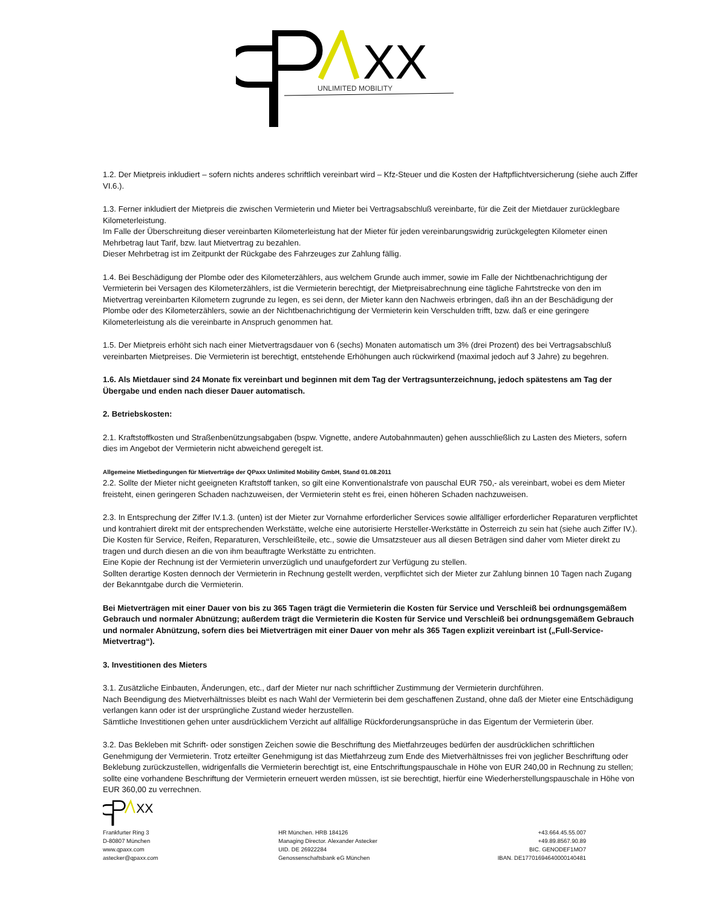XX
UNLIMITED MOBILITY
1.2. Der Mietpreis inkludiert – sofern nichts anderes schriftlich vereinbart wird – Kfz-Steuer und die Kosten der Haftpflichtversicherung (siehe auch Ziffer VI.6.).
1.3. Ferner inkludiert der Mietpreis die zwischen Vermieterin und Mieter bei Vertragsabschluß vereinbarte, für die Zeit der Mietdauer zurücklegbare Kilometerleistung.
Im Falle der Überschreitung dieser vereinbarten Kilometerleistung hat der Mieter für jeden vereinbarungswidrig zurückgelegten Kilometer einen Mehrbetrag laut Tarif, bzw. laut Mietvertrag zu bezahlen.
Dieser Mehrbetrag ist im Zeitpunkt der Rückgabe des Fahrzeuges zur Zahlung fällig.
1.4. Bei Beschädigung der Plombe oder des Kilometerzählers, aus welchem Grunde auch immer, sowie im Falle der Nichtbenachrichtigung der Vermieterin bei Versagen des Kilometerzählers, ist die Vermieterin berechtigt, der Mietpreisabrechnung eine tägliche Fahrtstrecke von den im Mietvertrag vereinbarten Kilometern zugrunde zu legen, es sei denn, der Mieter kann den Nachweis erbringen, daß ihn an der Beschädigung der Plombe oder des Kilometerzählers, sowie an der Nichtbenachrichtigung der Vermieterin kein Verschulden trifft, bzw. daß er eine geringere Kilometerleistung als die vereinbarte in Anspruch genommen hat.
1.5. Der Mietpreis erhöht sich nach einer Mietvertragsdauer von 6 (sechs) Monaten automatisch um 3% (drei Prozent) des bei Vertragsabschluß vereinbarten Mietpreises. Die Vermieterin ist berechtigt, entstehende Erhöhungen auch rückwirkend (maximal jedoch auf 3 Jahre) zu begehren.
1.6. Als Mietdauer sind 24 Monate fix vereinbart und beginnen mit dem Tag der Vertragsunterzeichnung, jedoch spätestens am Tag der Übergabe und enden nach dieser Dauer automatisch.
2. Betriebskosten:
2.1. Kraftstoffkosten und Straßenbenützungsabgaben (bspw. Vignette, andere Autobahnmauten) gehen ausschließlich zu Lasten des Mieters, sofern dies im Angebot der Vermieterin nicht abweichend geregelt ist.
Allgemeine Mietbedingungen für Mietverträge der QPaxx Unlimited Mobility GmbH, Stand 01.08.2011
2.2. Sollte der Mieter nicht geeigneten Kraftstoff tanken, so gilt eine Konventionalstrafe von pauschal EUR 750,- als vereinbart, wobei es dem Mieter freisteht, einen geringeren Schaden nachzuweisen, der Vermieterin steht es frei, einen höheren Schaden nachzuweisen.
2.3. In Entsprechung der Ziffer IV.1.3. (unten) ist der Mieter zur Vornahme erforderlicher Services sowie allfälliger erforderlicher Reparaturen verpflichtet und kontrahiert direkt mit der entsprechenden Werkstätte, welche eine autorisierte Hersteller-Werkstätte in Österreich zu sein hat (siehe auch Ziffer IV.).
Die Kosten für Service, Reifen, Reparaturen, Verschleißteile, etc., sowie die Umsatzsteuer aus all diesen Beträgen sind daher vom Mieter direkt zu tragen und durch diesen an die von ihm beauftragte Werkstätte zu entrichten.
Eine Kopie der Rechnung ist der Vermieterin unverzüglich und unaufgefordert zur Verfügung zu stellen.
Sollten derartige Kosten dennoch der Vermieterin in Rechnung gestellt werden, verpflichtet sich der Mieter zur Zahlung binnen 10 Tagen nach Zugang der Bekanntgabe durch die Vermieterin.
Bei Mietverträgen mit einer Dauer von bis zu 365 Tagen trägt die Vermieterin die Kosten für Service und Verschleiß bei ordnungsgemäßem Gebrauch und normaler Abnützung; außerdem trägt die Vermieterin die Kosten für Service und Verschleiß bei ordnungsgemäßem Gebrauch und normaler Abnützung, sofern dies bei Mietverträgen mit einer Dauer von mehr als 365 Tagen explizit vereinbart ist („Full-Service-Mietvertrag“).
3. Investitionen des Mieters
3.1. Zusätzliche Einbauten, Änderungen, etc., darf der Mieter nur nach schriftlicher Zustimmung der Vermieterin durchführen.
Nach Beendigung des Mietverhältnisses bleibt es nach Wahl der Vermieterin bei dem geschaffenen Zustand, ohne daß der Mieter eine Entschädigung verlangen kann oder ist der ursprüngliche Zustand wieder herzustellen.
Sämtliche Investitionen gehen unter ausdrücklichem Verzicht auf allfällige Rückforderungsansprüche in das Eigentum der Vermieterin über.
3.2. Das Bekleben mit Schrift- oder sonstigen Zeichen sowie die Beschriftung des Mietfahrzeuges bedürfen der ausdrücklichen schriftlichen Genehmigung der Vermieterin. Trotz erteilter Genehmigung ist das Mietfahrzeug zum Ende des Mietverhältnisses frei von jeglicher Beschriftung oder Beklebung zurückzustellen, widrigenfalls die Vermieterin berechtigt ist, eine Entschriftungspauschale in Höhe von EUR 240,00 in Rechnung zu stellen; sollte eine vorhandene Beschriftung der Vermieterin erneuert werden müssen, ist sie berechtigt, hierfür eine Wiederherstellungspauschale in Höhe von EUR 360,00 zu verrechnen.
XX
Frankfurter Ring 3
D-80807 München
www.qpaxx.com
astecker@qpaxx.com
HR München. HRB 184126
Managing Director. Alexander Astecker
UID. DE 26922284
Genossenschaftsbank eG München
+43.664.45.55.007
+49.89.8567.90.89
BIC. GENODEF1MO7
IBAN. DE17701694640000140481